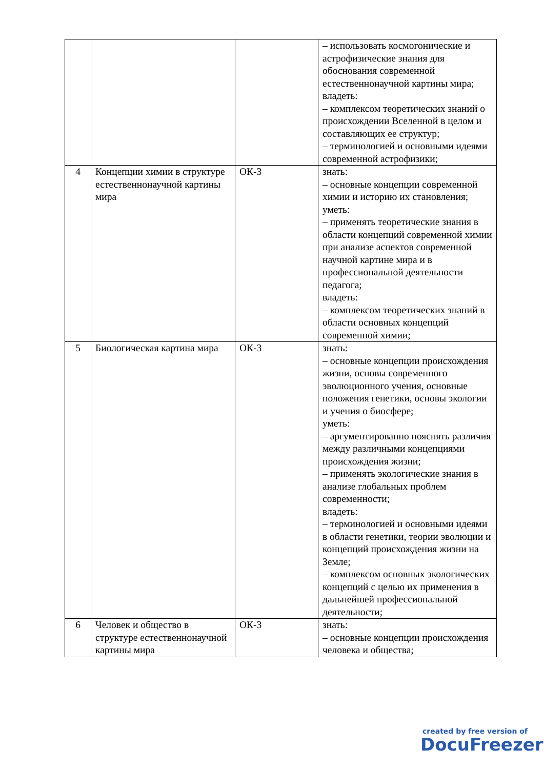| | | | – использовать космогонические и астрофизические знания для обоснования современной естественнонаучной картины мира; владеть: – комплексом теоретических знаний о происхождении Вселенной в целом и составляющих ее структур; – терминологией и основными идеями современной астрофизики; |
| 4 | Концепции химии в структуре естественнонаучной картины мира | ОК-3 | знать: – основные концепции современной химии и историю их становления; уметь: – применять теоретические знания в области концепций современной химии при анализе аспектов современной научной картине мира и в профессиональной деятельности педагога; владеть: – комплексом теоретических знаний в области основных концепций современной химии; |
| 5 | Биологическая картина мира | ОК-3 | знать: – основные концепции происхождения жизни, основы современного эволюционного учения, основные положения генетики, основы экологии и учения о биосфере; уметь: – аргументированно пояснять различия между различными концепциями происхождения жизни; – применять экологические знания в анализе глобальных проблем современности; владеть: – терминологией и основными идеями в области генетики, теории эволюции и концепций происхождения жизни на Земле; – комплексом основных экологических концепций с целью их применения в дальнейшей профессиональной деятельности; |
| 6 | Человек и общество в структуре естественнонаучной картины мира | ОК-3 | знать: – основные концепции происхождения человека и общества; |
created by free version of
DocuFreezer